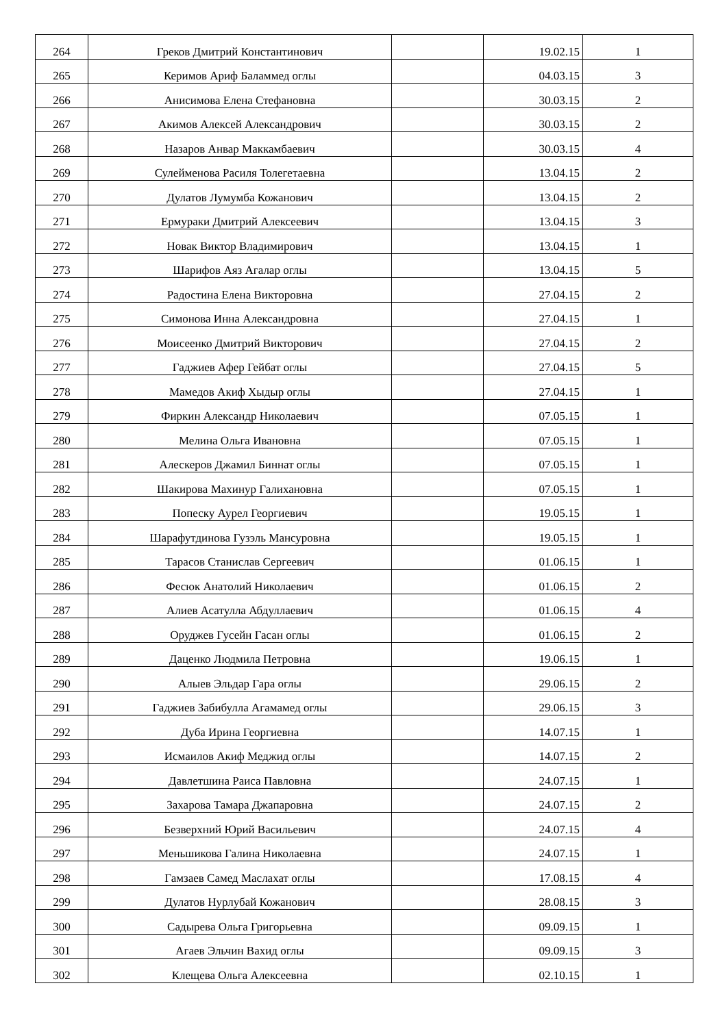| 264 | Греков Дмитрий Константинович | | 19.02.15 | 1 |
| 265 | Керимов Ариф Баламмед оглы | | 04.03.15 | 3 |
| 266 | Анисимова Елена Стефановна | | 30.03.15 | 2 |
| 267 | Акимов Алексей Александрович | | 30.03.15 | 2 |
| 268 | Назаров Анвар Маккамбаевич | | 30.03.15 | 4 |
| 269 | Сулейменова Расиля Толегетаевна | | 13.04.15 | 2 |
| 270 | Дулатов Лумумба Кожанович | | 13.04.15 | 2 |
| 271 | Ермураки Дмитрий Алексеевич | | 13.04.15 | 3 |
| 272 | Новак Виктор Владимирович | | 13.04.15 | 1 |
| 273 | Шарифов Аяз Агалар оглы | | 13.04.15 | 5 |
| 274 | Радостина Елена Викторовна | | 27.04.15 | 2 |
| 275 | Симонова Инна Александровна | | 27.04.15 | 1 |
| 276 | Моисеенко Дмитрий Викторович | | 27.04.15 | 2 |
| 277 | Гаджиев Афер Гейбат оглы | | 27.04.15 | 5 |
| 278 | Мамедов Акиф Хыдыр оглы | | 27.04.15 | 1 |
| 279 | Фиркин Александр Николаевич | | 07.05.15 | 1 |
| 280 | Мелина Ольга Ивановна | | 07.05.15 | 1 |
| 281 | Алескеров Джамил Биннат оглы | | 07.05.15 | 1 |
| 282 | Шакирова Махинур Галихановна | | 07.05.15 | 1 |
| 283 | Попеску Аурел Георгиевич | | 19.05.15 | 1 |
| 284 | Шарафутдинова Гузэль Мансуровна | | 19.05.15 | 1 |
| 285 | Тарасов Станислав Сергеевич | | 01.06.15 | 1 |
| 286 | Фесюк Анатолий Николаевич | | 01.06.15 | 2 |
| 287 | Алиев Асатулла Абдуллаевич | | 01.06.15 | 4 |
| 288 | Оруджев Гусейн Гасан оглы | | 01.06.15 | 2 |
| 289 | Даценко Людмила Петровна | | 19.06.15 | 1 |
| 290 | Алыев Эльдар Гара оглы | | 29.06.15 | 2 |
| 291 | Гаджиев Забибулла Агамамед оглы | | 29.06.15 | 3 |
| 292 | Дуба Ирина Георгиевна | | 14.07.15 | 1 |
| 293 | Исмаилов Акиф Меджид оглы | | 14.07.15 | 2 |
| 294 | Давлетшина Раиса Павловна | | 24.07.15 | 1 |
| 295 | Захарова Тамара Джапаровна | | 24.07.15 | 2 |
| 296 | Безверхний Юрий Васильевич | | 24.07.15 | 4 |
| 297 | Меньшикова Галина Николаевна | | 24.07.15 | 1 |
| 298 | Гамзаев Самед Маслахат оглы | | 17.08.15 | 4 |
| 299 | Дулатов Нурлубай Кожанович | | 28.08.15 | 3 |
| 300 | Садырева Ольга Григорьевна | | 09.09.15 | 1 |
| 301 | Агаев Эльчин Вахид оглы | | 09.09.15 | 3 |
| 302 | Клещева Ольга Алексеевна | | 02.10.15 | 1 |